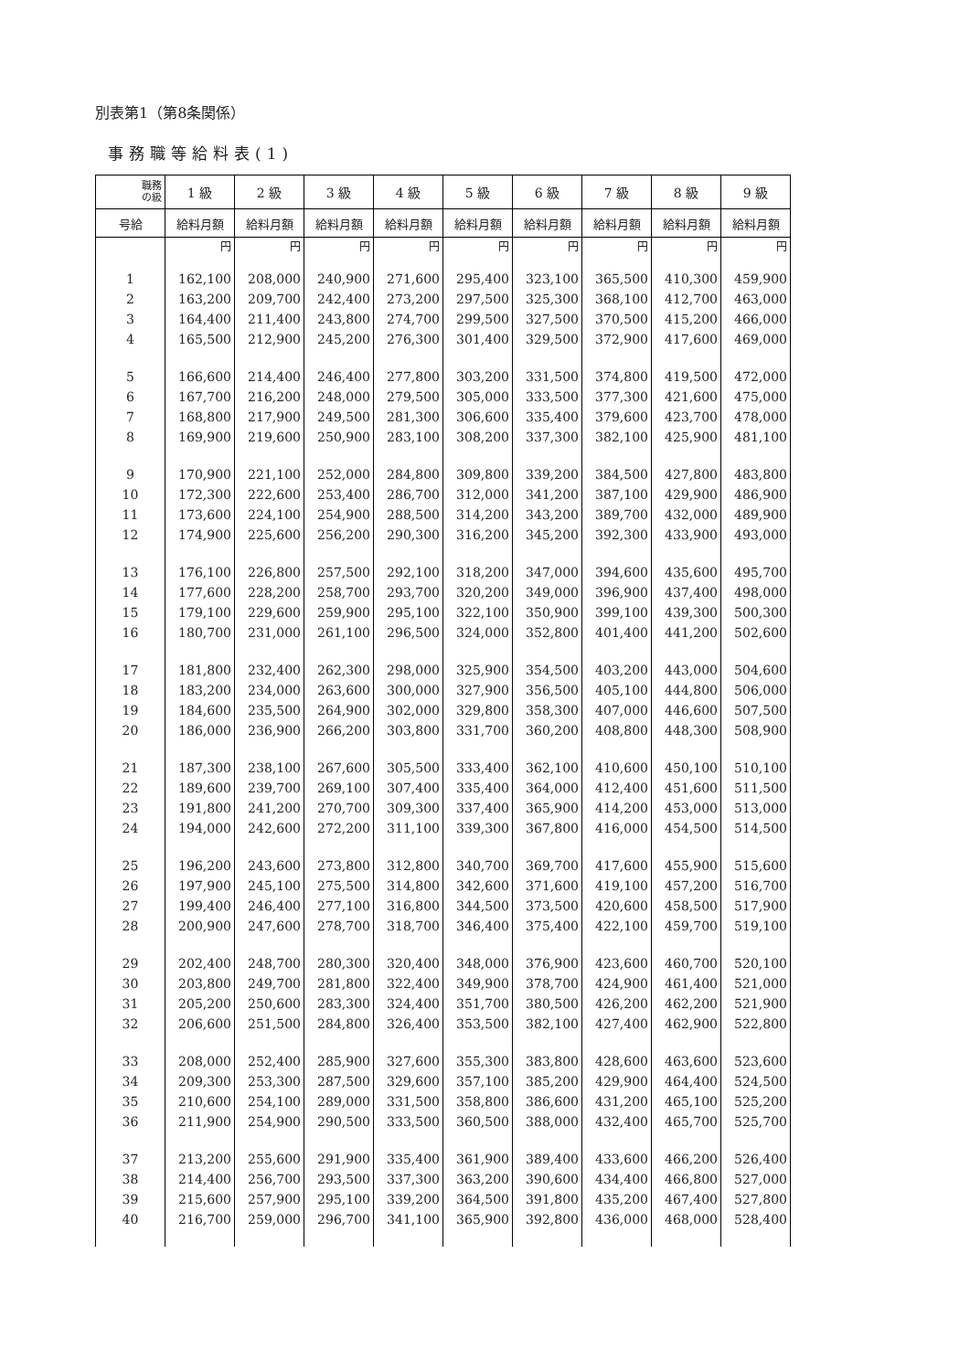別表第1（第8条関係）
事務職等給料表(1)
| 職務 の級 | 1 級 | 2 級 | 3 級 | 4 級 | 5 級 | 6 級 | 7 級 | 8 級 | 9 級 |
| --- | --- | --- | --- | --- | --- | --- | --- | --- | --- |
| 号給 | 給料月額 | 給料月額 | 給料月額 | 給料月額 | 給料月額 | 給料月額 | 給料月額 | 給料月額 | 給料月額 |
| | 円 | 円 | 円 | 円 | 円 | 円 | 円 | 円 | 円 |
| 1 | 162,100 | 208,000 | 240,900 | 271,600 | 295,400 | 323,100 | 365,500 | 410,300 | 459,900 |
| 2 | 163,200 | 209,700 | 242,400 | 273,200 | 297,500 | 325,300 | 368,100 | 412,700 | 463,000 |
| 3 | 164,400 | 211,400 | 243,800 | 274,700 | 299,500 | 327,500 | 370,500 | 415,200 | 466,000 |
| 4 | 165,500 | 212,900 | 245,200 | 276,300 | 301,400 | 329,500 | 372,900 | 417,600 | 469,000 |
| 5 | 166,600 | 214,400 | 246,400 | 277,800 | 303,200 | 331,500 | 374,800 | 419,500 | 472,000 |
| 6 | 167,700 | 216,200 | 248,000 | 279,500 | 305,000 | 333,500 | 377,300 | 421,600 | 475,000 |
| 7 | 168,800 | 217,900 | 249,500 | 281,300 | 306,600 | 335,400 | 379,600 | 423,700 | 478,000 |
| 8 | 169,900 | 219,600 | 250,900 | 283,100 | 308,200 | 337,300 | 382,100 | 425,900 | 481,100 |
| 9 | 170,900 | 221,100 | 252,000 | 284,800 | 309,800 | 339,200 | 384,500 | 427,800 | 483,800 |
| 10 | 172,300 | 222,600 | 253,400 | 286,700 | 312,000 | 341,200 | 387,100 | 429,900 | 486,900 |
| 11 | 173,600 | 224,100 | 254,900 | 288,500 | 314,200 | 343,200 | 389,700 | 432,000 | 489,900 |
| 12 | 174,900 | 225,600 | 256,200 | 290,300 | 316,200 | 345,200 | 392,300 | 433,900 | 493,000 |
| 13 | 176,100 | 226,800 | 257,500 | 292,100 | 318,200 | 347,000 | 394,600 | 435,600 | 495,700 |
| 14 | 177,600 | 228,200 | 258,700 | 293,700 | 320,200 | 349,000 | 396,900 | 437,400 | 498,000 |
| 15 | 179,100 | 229,600 | 259,900 | 295,100 | 322,100 | 350,900 | 399,100 | 439,300 | 500,300 |
| 16 | 180,700 | 231,000 | 261,100 | 296,500 | 324,000 | 352,800 | 401,400 | 441,200 | 502,600 |
| 17 | 181,800 | 232,400 | 262,300 | 298,000 | 325,900 | 354,500 | 403,200 | 443,000 | 504,600 |
| 18 | 183,200 | 234,000 | 263,600 | 300,000 | 327,900 | 356,500 | 405,100 | 444,800 | 506,000 |
| 19 | 184,600 | 235,500 | 264,900 | 302,000 | 329,800 | 358,300 | 407,000 | 446,600 | 507,500 |
| 20 | 186,000 | 236,900 | 266,200 | 303,800 | 331,700 | 360,200 | 408,800 | 448,300 | 508,900 |
| 21 | 187,300 | 238,100 | 267,600 | 305,500 | 333,400 | 362,100 | 410,600 | 450,100 | 510,100 |
| 22 | 189,600 | 239,700 | 269,100 | 307,400 | 335,400 | 364,000 | 412,400 | 451,600 | 511,500 |
| 23 | 191,800 | 241,200 | 270,700 | 309,300 | 337,400 | 365,900 | 414,200 | 453,000 | 513,000 |
| 24 | 194,000 | 242,600 | 272,200 | 311,100 | 339,300 | 367,800 | 416,000 | 454,500 | 514,500 |
| 25 | 196,200 | 243,600 | 273,800 | 312,800 | 340,700 | 369,700 | 417,600 | 455,900 | 515,600 |
| 26 | 197,900 | 245,100 | 275,500 | 314,800 | 342,600 | 371,600 | 419,100 | 457,200 | 516,700 |
| 27 | 199,400 | 246,400 | 277,100 | 316,800 | 344,500 | 373,500 | 420,600 | 458,500 | 517,900 |
| 28 | 200,900 | 247,600 | 278,700 | 318,700 | 346,400 | 375,400 | 422,100 | 459,700 | 519,100 |
| 29 | 202,400 | 248,700 | 280,300 | 320,400 | 348,000 | 376,900 | 423,600 | 460,700 | 520,100 |
| 30 | 203,800 | 249,700 | 281,800 | 322,400 | 349,900 | 378,700 | 424,900 | 461,400 | 521,000 |
| 31 | 205,200 | 250,600 | 283,300 | 324,400 | 351,700 | 380,500 | 426,200 | 462,200 | 521,900 |
| 32 | 206,600 | 251,500 | 284,800 | 326,400 | 353,500 | 382,100 | 427,400 | 462,900 | 522,800 |
| 33 | 208,000 | 252,400 | 285,900 | 327,600 | 355,300 | 383,800 | 428,600 | 463,600 | 523,600 |
| 34 | 209,300 | 253,300 | 287,500 | 329,600 | 357,100 | 385,200 | 429,900 | 464,400 | 524,500 |
| 35 | 210,600 | 254,100 | 289,000 | 331,500 | 358,800 | 386,600 | 431,200 | 465,100 | 525,200 |
| 36 | 211,900 | 254,900 | 290,500 | 333,500 | 360,500 | 388,000 | 432,400 | 465,700 | 525,700 |
| 37 | 213,200 | 255,600 | 291,900 | 335,400 | 361,900 | 389,400 | 433,600 | 466,200 | 526,400 |
| 38 | 214,400 | 256,700 | 293,500 | 337,300 | 363,200 | 390,600 | 434,400 | 466,800 | 527,000 |
| 39 | 215,600 | 257,900 | 295,100 | 339,200 | 364,500 | 391,800 | 435,200 | 467,400 | 527,800 |
| 40 | 216,700 | 259,000 | 296,700 | 341,100 | 365,900 | 392,800 | 436,000 | 468,000 | 528,400 |